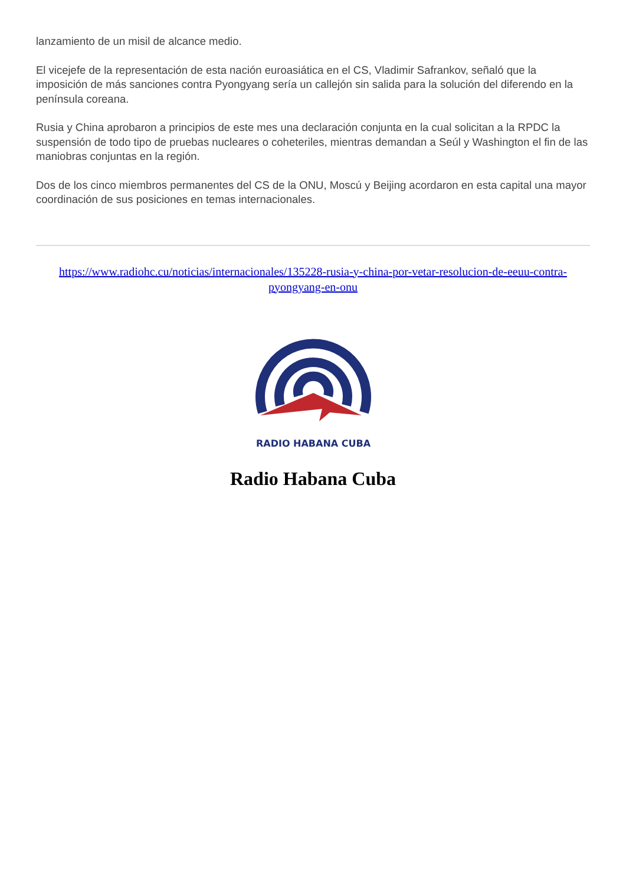lanzamiento de un misil de alcance medio.
El vicejefe de la representación de esta nación euroasiática en el CS, Vladimir Safrankov, señaló que la imposición de más sanciones contra Pyongyang sería un callejón sin salida para la solución del diferendo en la península coreana.
Rusia y China aprobaron a principios de este mes una declaración conjunta en la cual solicitan a la RPDC la suspensión de todo tipo de pruebas nucleares o coheteriles, mientras demandan a Seúl y Washington el fin de las maniobras conjuntas en la región.
Dos de los cinco miembros permanentes del CS de la ONU, Moscú y Beijing acordaron en esta capital una mayor coordinación de sus posiciones en temas internacionales.
https://www.radiohc.cu/noticias/internacionales/135228-rusia-y-china-por-vetar-resolucion-de-eeuu-contra-pyongyang-en-onu
RADIO HABANA CUBA
Radio Habana Cuba